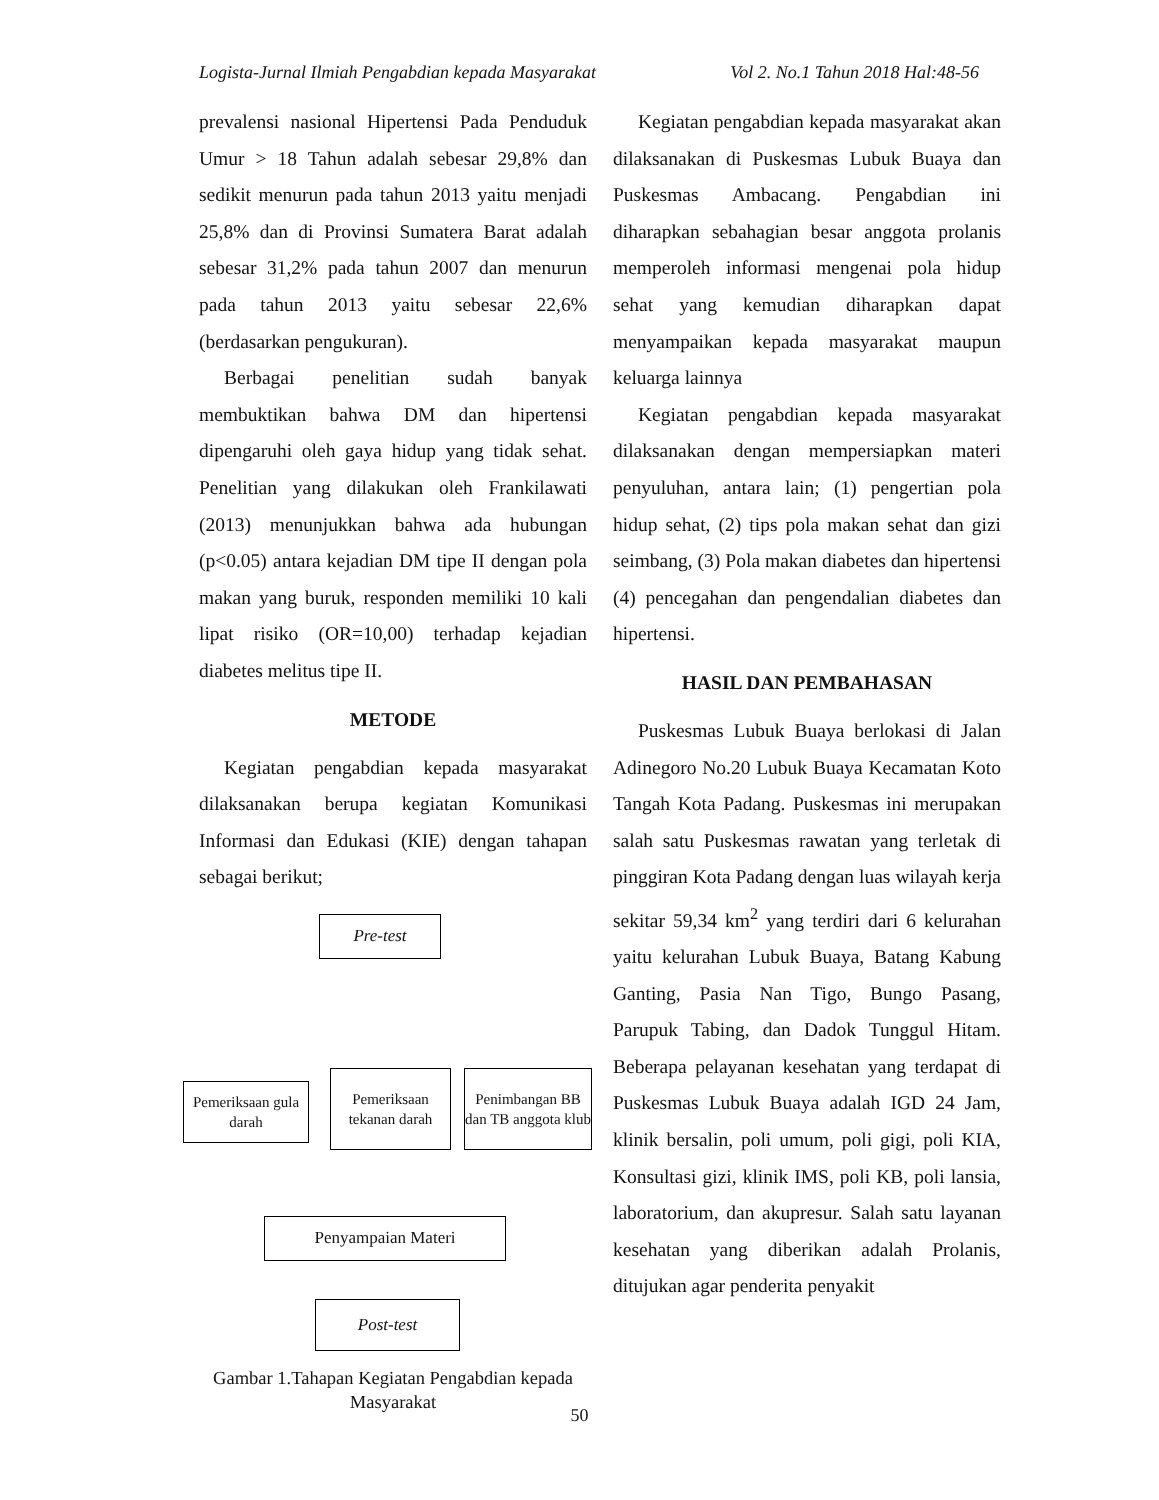Logista-Jurnal Ilmiah Pengabdian kepada Masyarakat Vol 2. No.1 Tahun 2018 Hal:48-56
prevalensi nasional Hipertensi Pada Penduduk Umur > 18 Tahun adalah sebesar 29,8% dan sedikit menurun pada tahun 2013 yaitu menjadi 25,8% dan di Provinsi Sumatera Barat adalah sebesar 31,2% pada tahun 2007 dan menurun pada tahun 2013 yaitu sebesar 22,6% (berdasarkan pengukuran).
Berbagai penelitian sudah banyak membuktikan bahwa DM dan hipertensi dipengaruhi oleh gaya hidup yang tidak sehat. Penelitian yang dilakukan oleh Frankilawati (2013) menunjukkan bahwa ada hubungan (p<0.05) antara kejadian DM tipe II dengan pola makan yang buruk, responden memiliki 10 kali lipat risiko (OR=10,00) terhadap kejadian diabetes melitus tipe II.
METODE
Kegiatan pengabdian kepada masyarakat dilaksanakan berupa kegiatan Komunikasi Informasi dan Edukasi (KIE) dengan tahapan sebagai berikut;
Pre-test
Pemeriksaan gula darah
Pemeriksaan tekanan darah
Penimbangan BB dan TB anggota klub
Penyampaian Materi
Post-test
Gambar 1.Tahapan Kegiatan Pengabdian kepada Masyarakat
Kegiatan pengabdian kepada masyarakat akan dilaksanakan di Puskesmas Lubuk Buaya dan Puskesmas Ambacang. Pengabdian ini diharapkan sebahagian besar anggota prolanis memperoleh informasi mengenai pola hidup sehat yang kemudian diharapkan dapat menyampaikan kepada masyarakat maupun keluarga lainnya
Kegiatan pengabdian kepada masyarakat dilaksanakan dengan mempersiapkan materi penyuluhan, antara lain; (1) pengertian pola hidup sehat, (2) tips pola makan sehat dan gizi seimbang, (3) Pola makan diabetes dan hipertensi (4) pencegahan dan pengendalian diabetes dan hipertensi.
HASIL DAN PEMBAHASAN
Puskesmas Lubuk Buaya berlokasi di Jalan Adinegoro No.20 Lubuk Buaya Kecamatan Koto Tangah Kota Padang. Puskesmas ini merupakan salah satu Puskesmas rawatan yang terletak di pinggiran Kota Padang dengan luas wilayah kerja sekitar 59,34 km<sup>2</sup> yang terdiri dari 6 kelurahan yaitu kelurahan Lubuk Buaya, Batang Kabung Ganting, Pasia Nan Tigo, Bungo Pasang, Parupuk Tabing, dan Dadok Tunggul Hitam. Beberapa pelayanan kesehatan yang terdapat di Puskesmas Lubuk Buaya adalah IGD 24 Jam, klinik bersalin, poli umum, poli gigi, poli KIA, Konsultasi gizi, klinik IMS, poli KB, poli lansia, laboratorium, dan akupresur. Salah satu layanan kesehatan yang diberikan adalah Prolanis, ditujukan agar penderita penyakit
50